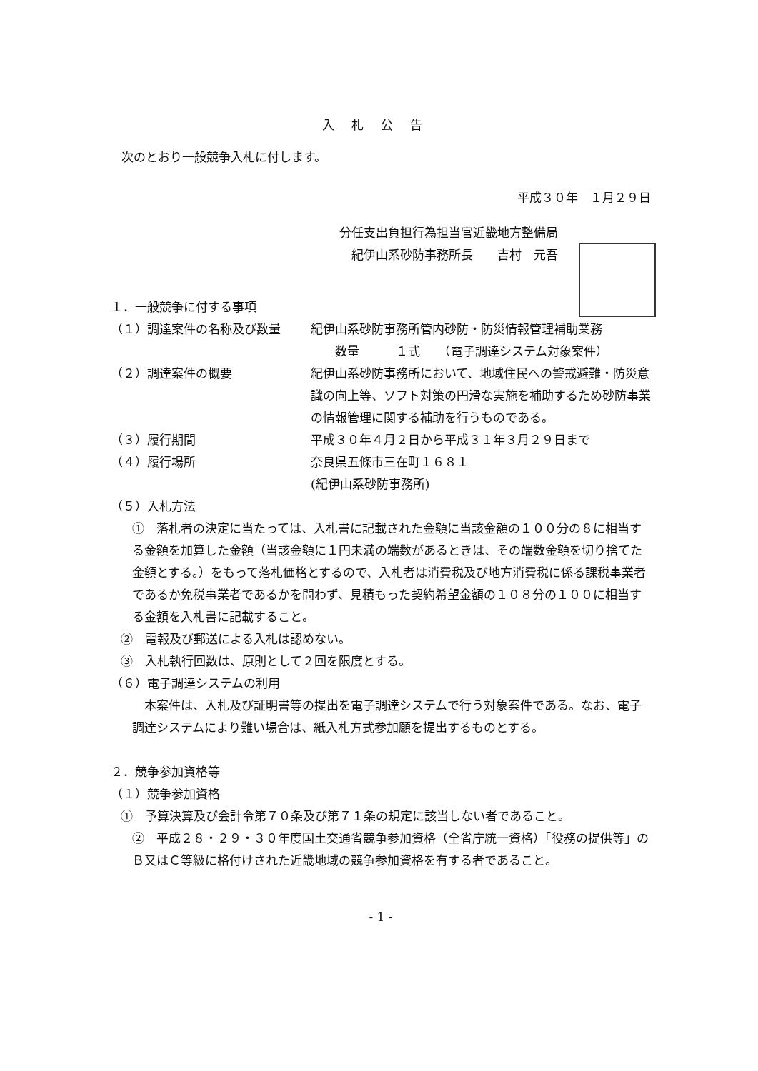入札公告
次のとおり一般競争入札に付します。
平成３０年　１月２９日
分任支出負担行為担当官近畿地方整備局
　紀伊山系砂防事務所長　　吉村　元吾
１．一般競争に付する事項
（１）調達案件の名称及び数量 紀伊山系砂防事務所管内砂防・防災情報管理補助業務
　　数量　　　１式　　（電子調達システム対象案件）
（２）調達案件の概要 紀伊山系砂防事務所において、地域住民への警戒避難・防災意識の向上等、ソフト対策の円滑な実施を補助するため砂防事業の情報管理に関する補助を行うものである。
（３）履行期間 平成３０年４月２日から平成３１年３月２９日まで
（４）履行場所 奈良県五條市三在町１６８１
(紀伊山系砂防事務所)
（５）入札方法
①　落札者の決定に当たっては、入札書に記載された金額に当該金額の１００分の８に相当する金額を加算した金額（当該金額に１円未満の端数があるときは、その端数金額を切り捨てた金額とする。）をもって落札価格とするので、入札者は消費税及び地方消費税に係る課税事業者であるか免税事業者であるかを問わず、見積もった契約希望金額の１０８分の１００に相当する金額を入札書に記載すること。
②　電報及び郵送による入札は認めない。
③　入札執行回数は、原則として２回を限度とする。
（６）電子調達システムの利用
　本案件は、入札及び証明書等の提出を電子調達システムで行う対象案件である。なお、電子調達システムにより難い場合は、紙入札方式参加願を提出するものとする。
２．競争参加資格等
（１）競争参加資格
①　予算決算及び会計令第７０条及び第７１条の規定に該当しない者であること。
②　平成２８・２９・３０年度国土交通省競争参加資格（全省庁統一資格）「役務の提供等」のＢ又はＣ等級に格付けされた近畿地域の競争参加資格を有する者であること。
- 1 -